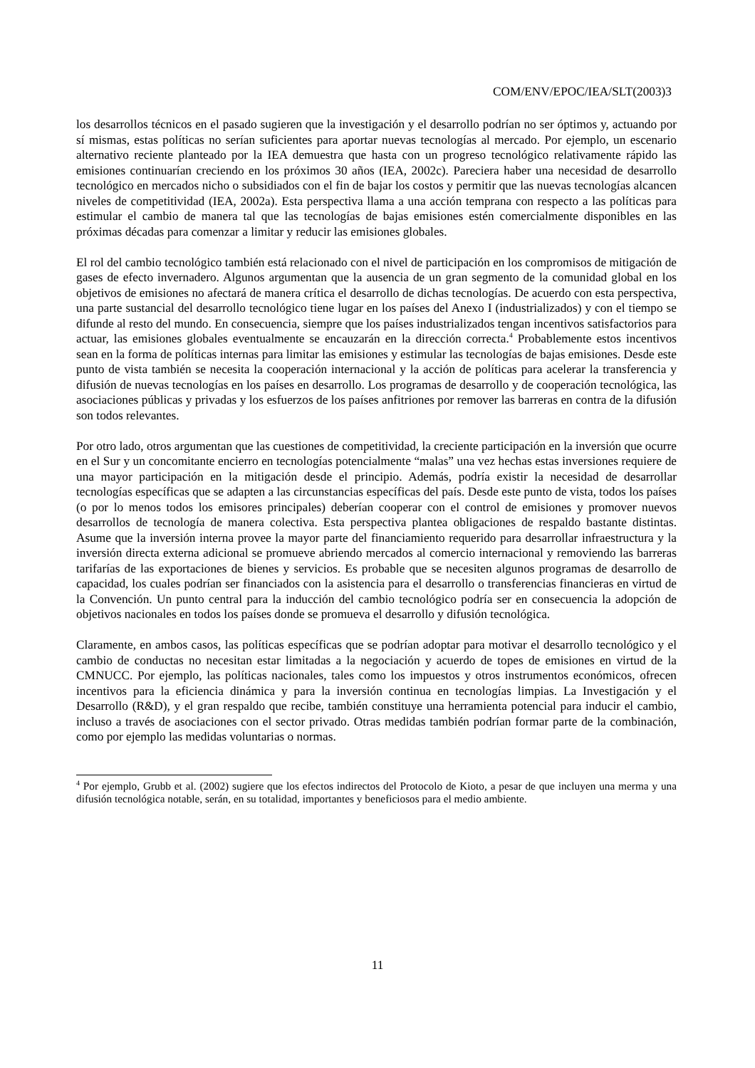COM/ENV/EPOC/IEA/SLT(2003)3
los desarrollos técnicos en el pasado sugieren que la investigación y el desarrollo podrían no ser óptimos y, actuando por sí mismas, estas políticas no serían suficientes para aportar nuevas tecnologías al mercado. Por ejemplo, un escenario alternativo reciente planteado por la IEA demuestra que hasta con un progreso tecnológico relativamente rápido las emisiones continuarían creciendo en los próximos 30 años (IEA, 2002c). Pareciera haber una necesidad de desarrollo tecnológico en mercados nicho o subsidiados con el fin de bajar los costos y permitir que las nuevas tecnologías alcancen niveles de competitividad (IEA, 2002a). Esta perspectiva llama a una acción temprana con respecto a las políticas para estimular el cambio de manera tal que las tecnologías de bajas emisiones estén comercialmente disponibles en las próximas décadas para comenzar a limitar y reducir las emisiones globales.
El rol del cambio tecnológico también está relacionado con el nivel de participación en los compromisos de mitigación de gases de efecto invernadero. Algunos argumentan que la ausencia de un gran segmento de la comunidad global en los objetivos de emisiones no afectará de manera crítica el desarrollo de dichas tecnologías. De acuerdo con esta perspectiva, una parte sustancial del desarrollo tecnológico tiene lugar en los países del Anexo I (industrializados) y con el tiempo se difunde al resto del mundo. En consecuencia, siempre que los países industrializados tengan incentivos satisfactorios para actuar, las emisiones globales eventualmente se encauzarán en la dirección correcta.<sup>4</sup> Probablemente estos incentivos sean en la forma de políticas internas para limitar las emisiones y estimular las tecnologías de bajas emisiones. Desde este punto de vista también se necesita la cooperación internacional y la acción de políticas para acelerar la transferencia y difusión de nuevas tecnologías en los países en desarrollo. Los programas de desarrollo y de cooperación tecnológica, las asociaciones públicas y privadas y los esfuerzos de los países anfitriones por remover las barreras en contra de la difusión son todos relevantes.
Por otro lado, otros argumentan que las cuestiones de competitividad, la creciente participación en la inversión que ocurre en el Sur y un concomitante encierro en tecnologías potencialmente “malas” una vez hechas estas inversiones requiere de una mayor participación en la mitigación desde el principio. Además, podría existir la necesidad de desarrollar tecnologías específicas que se adapten a las circunstancias específicas del país. Desde este punto de vista, todos los países (o por lo menos todos los emisores principales) deberían cooperar con el control de emisiones y promover nuevos desarrollos de tecnología de manera colectiva. Esta perspectiva plantea obligaciones de respaldo bastante distintas. Asume que la inversión interna provee la mayor parte del financiamiento requerido para desarrollar infraestructura y la inversión directa externa adicional se promueve abriendo mercados al comercio internacional y removiendo las barreras tarifarías de las exportaciones de bienes y servicios. Es probable que se necesiten algunos programas de desarrollo de capacidad, los cuales podrían ser financiados con la asistencia para el desarrollo o transferencias financieras en virtud de la Convención. Un punto central para la inducción del cambio tecnológico podría ser en consecuencia la adopción de objetivos nacionales en todos los países donde se promueva el desarrollo y difusión tecnológica.
Claramente, en ambos casos, las políticas específicas que se podrían adoptar para motivar el desarrollo tecnológico y el cambio de conductas no necesitan estar limitadas a la negociación y acuerdo de topes de emisiones en virtud de la CMNUCC. Por ejemplo, las políticas nacionales, tales como los impuestos y otros instrumentos económicos, ofrecen incentivos para la eficiencia dinámica y para la inversión continua en tecnologías limpias. La Investigación y el Desarrollo (R&D), y el gran respaldo que recibe, también constituye una herramienta potencial para inducir el cambio, incluso a través de asociaciones con el sector privado. Otras medidas también podrían formar parte de la combinación, como por ejemplo las medidas voluntarias o normas.
<sup>4</sup> Por ejemplo, Grubb et al. (2002) sugiere que los efectos indirectos del Protocolo de Kioto, a pesar de que incluyen una merma y una difusión tecnológica notable, serán, en su totalidad, importantes y beneficiosos para el medio ambiente.
11